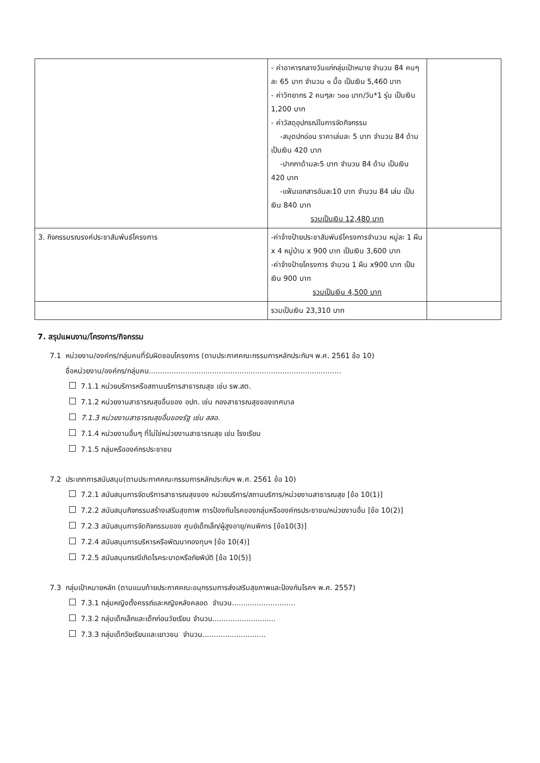| | - ค่าอาหารกลางวันแก่กลุ่มเป้าหมาย จำนวน 84 คนๆ ละ 65 บาท จำนวน ๑ มื้อ เป็นเงิน 5,460 บาท - ค่าวิทยากร 2 คนๆละ ๖๐๐ บาท/วัน*1 รุ่น เป็นเงิน 1,200 บาท - ค่าวัสดุอุปกรณ์ในการจัดกิจกรรม -สมุดปกอ่อน ราคาเล่มละ 5 บาท จำนวน 84 ด้าม เป็นเงิน 420 บาท -ปากกาด้ามละ5 บาท จำนวน 84 ด้าม เป็นเงิน 420 บาท -แฟ้มเอกสารอันละ10 บาท จำนวน 84 เล่ม เป็นเงิน 840 บาท รวมเป็นเงิน 12,480 บาท | |
| 3. กิจกรรมรณรงค์ประชาสัมพันธ์โครงการ | -ค่าจ้างป้ายประชาสัมพันธ์โครงการจำนวน หมู่ละ 1 ผืน x 4 หมู่บ้าน x 900 บาท เป็นเงิน 3,600 บาท -ค่าจ้างป้ายโครงการ จำนวน 1 ผืน x900 บาท เป็นเงิน 900 บาท รวมเป็นเงิน 4,500 บาท | |
| | รวมเป็นเงิน 23,310 บาท | |
7. สรุปแผนงาน/โครงการ/กิจกรรม
7.1 หน่วยงาน/องค์กร/กลุ่มคนที่รับผิดชอบโครงการ (ตามประกาศคณะกรรมการหลักประกันฯ พ.ศ. 2561 ข้อ 10)
ชื่อหน่วยงาน/องค์กร/กลุ่มคน.....................................................................................
7.1.1 หน่วยบริการหรือสถานบริการสาธารณสุข เช่น รพ.สต.
7.1.2 หน่วยงานสาธารณสุขอื่นของ อปท. เช่น กองสาธารณสุขของเทศบาล
7.1.3 หน่วยงานสาธารณสุขอื่นของรัฐ เช่น สสอ.
7.1.4 หน่วยงานอื่นๆ ที่ไม่ใช่หน่วยงานสาธารณสุข เช่น โรงเรียน
7.1.5 กลุ่มหรือองค์กรประชาชน
7.2 ประเภทการสนับสนุน(ตามประกาศคณะกรรมการหลักประกันฯ พ.ศ. 2561 ข้อ 10)
7.2.1 สนับสนุนการจัดบริการสาธารณสุขของ หน่วยบริการ/สถานบริการ/หน่วยงานสาธารณสุข [ข้อ 10(1)]
7.2.2 สนับสนุนกิจกรรมสร้างเสริมสุขภาพ การป้องกันโรคของกลุ่มหรือองค์กรประชาชน/หน่วยงานอื่น [ข้อ 10(2)]
7.2.3 สนับสนุนการจัดกิจกรรมของ ศูนย์เด็กเล็ก/ผู้สูงอายุ/คนพิการ [ข้อ10(3)]
7.2.4 สนับสนุนการบริหารหรือพัฒนากองทุนฯ [ข้อ 10(4)]
7.2.5 สนับสนุนกรณีเกิดโรคระบาดหรือภัยพิบัติ [ข้อ 10(5)]
7.3 กลุ่มเป้าหมายหลัก (ตามแนบท้ายประกาศคณะอนุกรรมการส่งเสริมสุขภาพและป้องกันโรคฯ พ.ศ. 2557)
7.3.1 กลุ่มหญิงตั้งครรภ์และหญิงหลังคลอด จำนวน............................
7.3.2 กลุ่มเด็กเล็กและเด็กก่อนวัยเรียน จำนวน............................
7.3.3 กลุ่มเด็กวัยเรียนและเยาวชน จำนวน............................